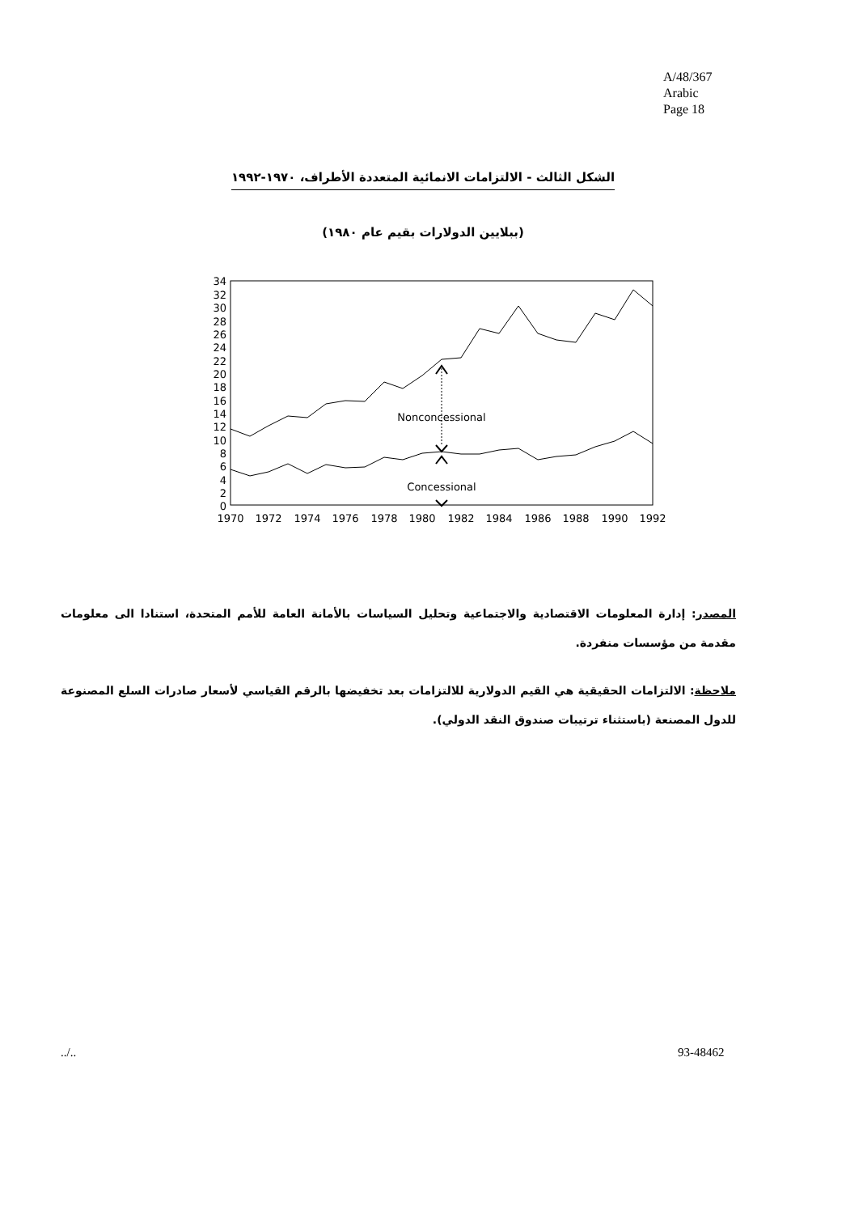A/48/367
Arabic
Page 18
الشكل الثالث - الالتزامات الانمائية المتعددة الأطراف، ١٩٧٠-١٩٩٢
(ببلايين الدولارات بقيم عام ١٩٨٠)
34
32
30
28
26
24
22
20
18
16
14
12
10
8
6
4
2
0
1970
1972
1974
1976
1978
1980
1982
1984
1986
1988
1990
1992
Nonconcessional
Concessional
المصدر: إدارة المعلومات الاقتصادية والاجتماعية وتحليل السياسات بالأمانة العامة للأمم المتحدة، استنادا الى معلومات مقدمة من مؤسسات منفردة.
ملاحظة: الالتزامات الحقيقية هي القيم الدولارية للالتزامات بعد تخفيضها بالرقم القياسي لأسعار صادرات السلع المصنوعة للدول المصنعة (باستثناء ترتيبات صندوق النقد الدولي).
../.. 93-48462